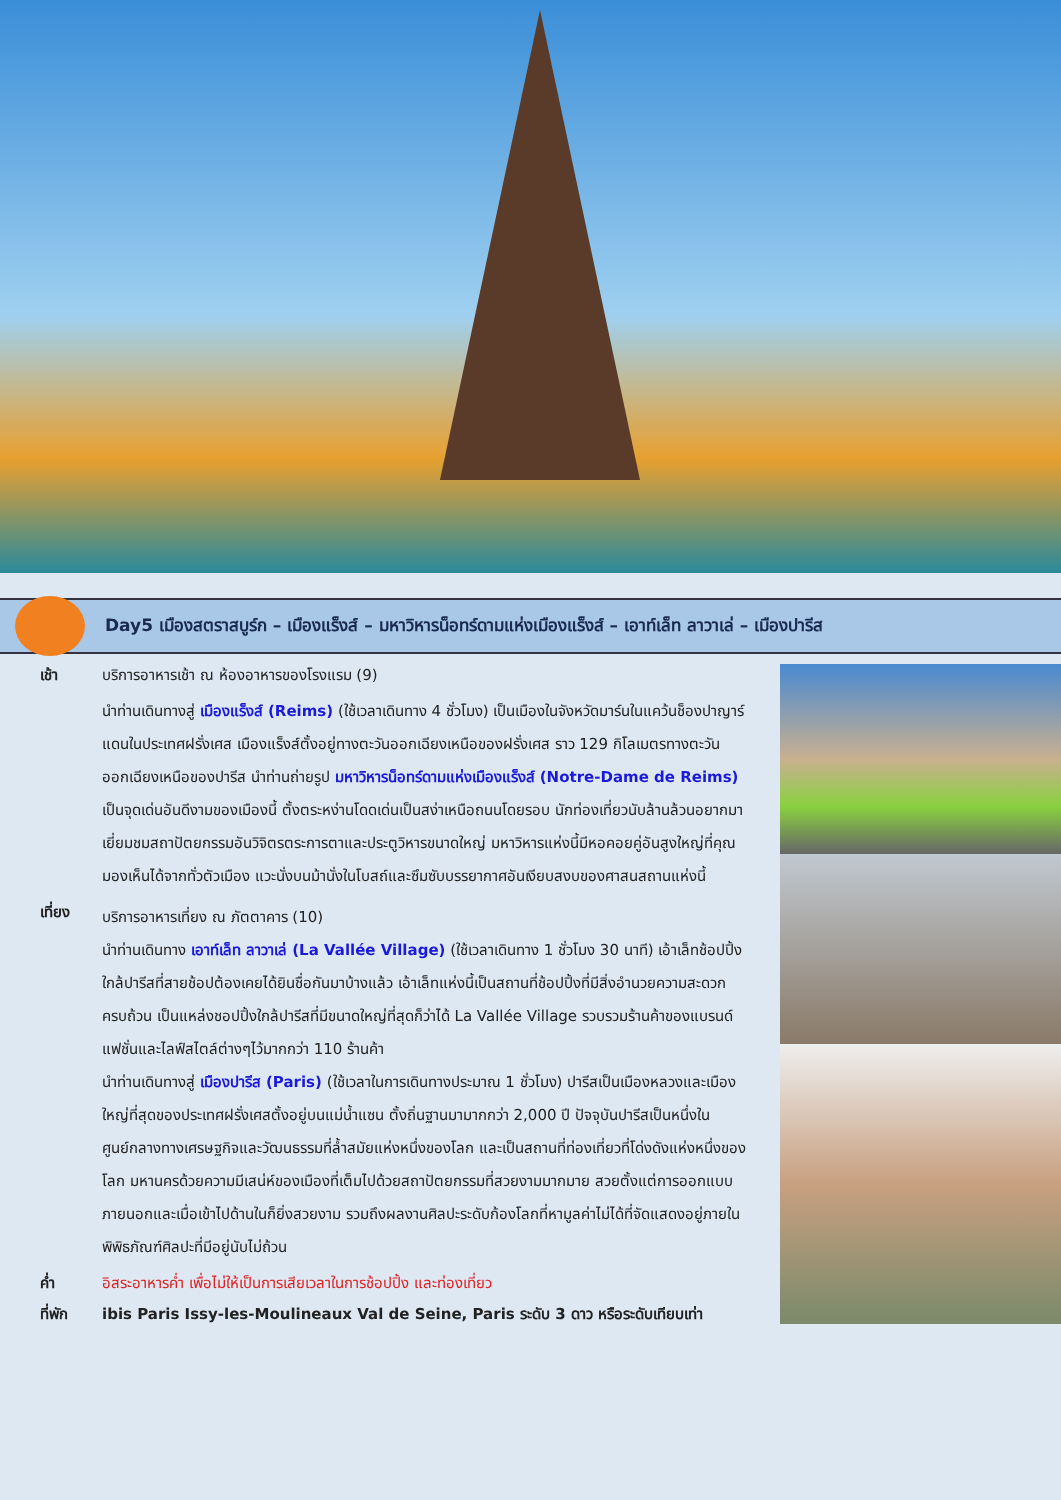Day5 เมืองสตราสบูร์ก – เมืองแร็งส์ – มหาวิหารน็อทร์ดามแห่งเมืองแร็งส์ – เอาท์เล็ท ลาวาเล่ – เมืองปารีส
เช้า บริการอาหารเช้า ณ ห้องอาหารของโรงแรม (9)
นำท่านเดินทางสู่ เมืองแร็งส์ (Reims) (ใช้เวลาเดินทาง 4 ชั่วโมง) เป็นเมืองในจังหวัดมาร์นในแคว้นช็องปาญาร์แดนในประเทศฝรั่งเศส เมืองแร็งส์ตั้งอยู่ทางตะวันออกเฉียงเหนือของฝรั่งเศส ราว 129 กิโลเมตรทางตะวันออกเฉียงเหนือของปารีส นำท่านถ่ายรูป มหาวิหารน็อทร์ดามแห่งเมืองแร็งส์ (Notre-Dame de Reims) เป็นจุดเด่นอันดีงามของเมืองนี้ ตั้งตระหง่านโดดเด่นเป็นสง่าเหนือถนนโดยรอบ นักท่องเที่ยวนับล้านล้วนอยากมาเยี่ยมชมสถาปัตยกรรมอันวิจิตรตระการตาและประตูวิหารขนาดใหญ่ มหาวิหารแห่งนี้มีหอคอยคู่อันสูงใหญ่ที่คุณมองเห็นได้จากทั่วตัวเมือง แวะนั่งบนม้านั่งในโบสถ์และซึมซับบรรยากาศอันเงียบสงบของศาสนสถานแห่งนี้
เที่ยง
บริการอาหารเที่ยง ณ ภัตตาคาร (10)
นำท่านเดินทาง เอาท์เล็ท ลาวาเล่ (La Vallée Village) (ใช้เวลาเดินทาง 1 ชั่วโมง 30 นาที) เอ้าเล็ทช้อปปิ้งใกล้ปารีสที่สายช้อปต้องเคยได้ยินชื่อกันมาบ้างแล้ว เอ้าเล็ทแห่งนี้เป็นสถานที่ช้อปปิ้งที่มีสิ่งอำนวยความสะดวกครบถ้วน เป็นแหล่งชอปปิ้งใกล้ปารีสที่มีขนาดใหญ่ที่สุดก็ว่าได้ La Vallée Village รวบรวมร้านค้าของแบรนด์แฟชั่นและไลฟ์สไตล์ต่างๆไว้มากกว่า 110 ร้านค้า
นำท่านเดินทางสู่ เมืองปารีส (Paris) (ใช้เวลาในการเดินทางประมาณ 1 ชั่วโมง) ปารีสเป็นเมืองหลวงและเมืองใหญ่ที่สุดของประเทศฝรั่งเศสตั้งอยู่บนแม่น้ำแซน ตั้งถิ่นฐานมามากกว่า 2,000 ปี ปัจจุบันปารีสเป็นหนึ่งในศูนย์กลางทางเศรษฐกิจและวัฒนธรรมที่ล้ำสมัยแห่งหนึ่งของโลก และเป็นสถานที่ท่องเที่ยวที่โด่งดังแห่งหนึ่งของโลก มหานครด้วยความมีเสน่ห์ของเมืองที่เต็มไปด้วยสถาปัตยกรรมที่สวยงามมากมาย สวยตั้งแต่การออกแบบภายนอกและเมื่อเข้าไปด้านในก็ยิ่งสวยงาม รวมถึงผลงานศิลปะระดับก้องโลกที่หามูลค่าไม่ได้ที่จัดแสดงอยู่ภายในพิพิธภัณฑ์ศิลปะที่มีอยู่นับไม่ถ้วน
ค่ำ อิสระอาหารค่ำ เพื่อไม่ให้เป็นการเสียเวลาในการช้อปปิ้ง และท่องเที่ยว
ที่พัก ibis Paris Issy-les-Moulineaux Val de Seine, Paris ระดับ 3 ดาว หรือระดับเทียบเท่า